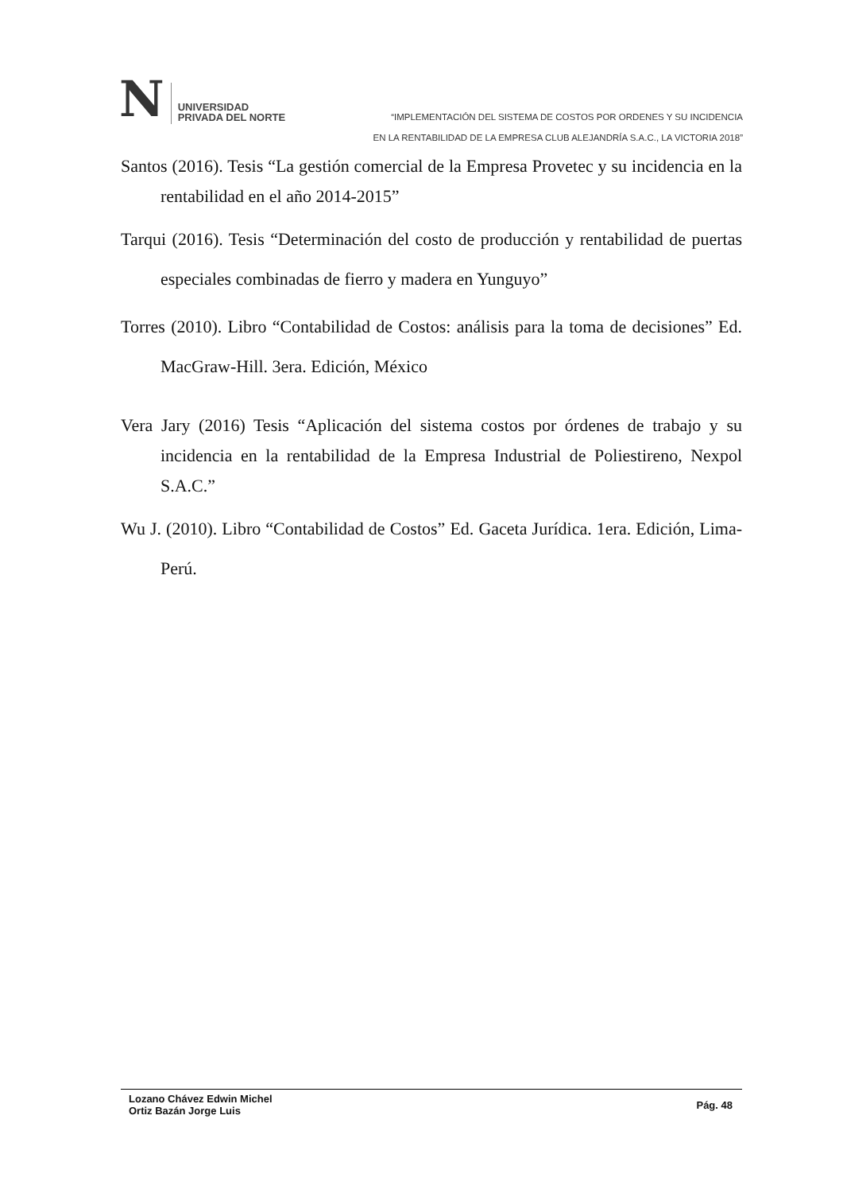N
UNIVERSIDAD
PRIVADA DEL NORTE
“IMPLEMENTACIÓN DEL SISTEMA DE COSTOS POR ORDENES Y SU INCIDENCIA
EN LA RENTABILIDAD DE LA EMPRESA CLUB ALEJANDRÍA S.A.C., LA VICTORIA 2018”
Santos (2016). Tesis “La gestión comercial de la Empresa Provetec y su incidencia en la rentabilidad en el año 2014-2015”
Tarqui (2016). Tesis “Determinación del costo de producción y rentabilidad de puertas especiales combinadas de fierro y madera en Yunguyo”
Torres (2010). Libro “Contabilidad de Costos: análisis para la toma de decisiones” Ed. MacGraw-Hill. 3era. Edición, México
Vera Jary (2016) Tesis “Aplicación del sistema costos por órdenes de trabajo y su incidencia en la rentabilidad de la Empresa Industrial de Poliestireno, Nexpol S.A.C.”
Wu J. (2010). Libro “Contabilidad de Costos” Ed. Gaceta Jurídica. 1era. Edición, Lima-Perú.
Lozano Chávez Edwin Michel
Ortiz Bazán Jorge Luis
Pág. 48